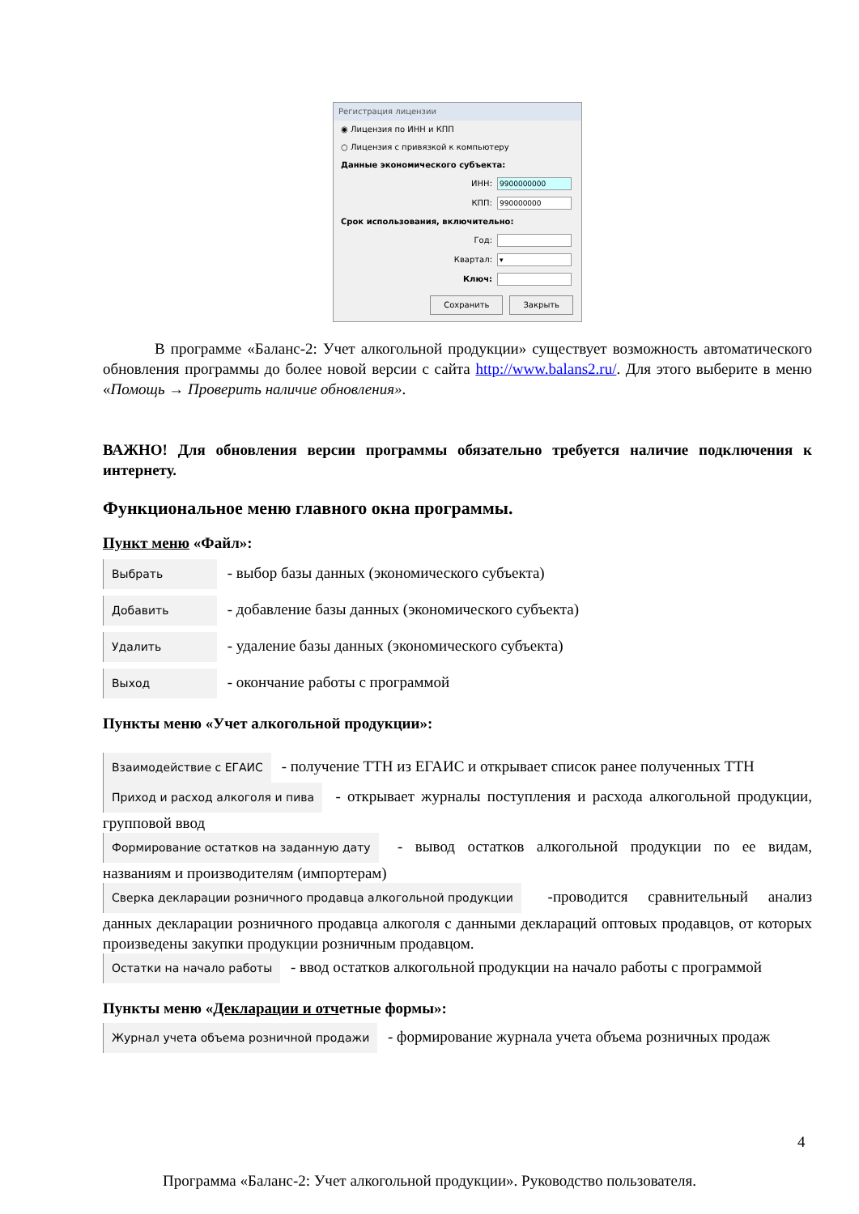Регистрация лицензии
◉ Лицензия по ИНН и КПП
○ Лицензия с привязкой к компьютеру
Данные экономического субъекта:
ИНН: 9900000000
КПП: 990000000
Срок использования, включительно:
Год:
Квартал: ▾
Ключ:
Сохранить Закрыть
В программе «Баланс-2: Учет алкогольной продукции» существует возможность автоматического обновления программы до более новой версии с сайта http://www.balans2.ru/. Для этого выберите в меню «Помощь → Проверить наличие обновления».
ВАЖНО! Для обновления версии программы обязательно требуется наличие подключения к интернету.
Функциональное меню главного окна программы.
Пункт меню «Файл»:
Выбрать - выбор базы данных (экономического субъекта)
Добавить - добавление базы данных (экономического субъекта)
Удалить - удаление базы данных (экономического субъекта)
Выход - окончание работы с программой
Пункты меню «Учет алкогольной продукции»:
Взаимодействие с ЕГАИС - получение ТТН из ЕГАИС и открывает список ранее полученных ТТН
Приход и расход алкоголя и пива - открывает журналы поступления и расхода алкогольной продукции, групповой ввод
Формирование остатков на заданную дату - вывод остатков алкогольной продукции по ее видам, названиям и производителям (импортерам)
Сверка декларации розничного продавца алкогольной продукции -проводится сравнительный анализ данных декларации розничного продавца алкоголя с данными деклараций оптовых продавцов, от которых произведены закупки продукции розничным продавцом.
Остатки на начало работы - ввод остатков алкогольной продукции на начало работы с программой
Пункты меню «Декларации и отчетные формы»:
Журнал учета объема розничной продажи - формирование журнала учета объема розничных продаж
4
Программа «Баланс-2: Учет алкогольной продукции». Руководство пользователя.